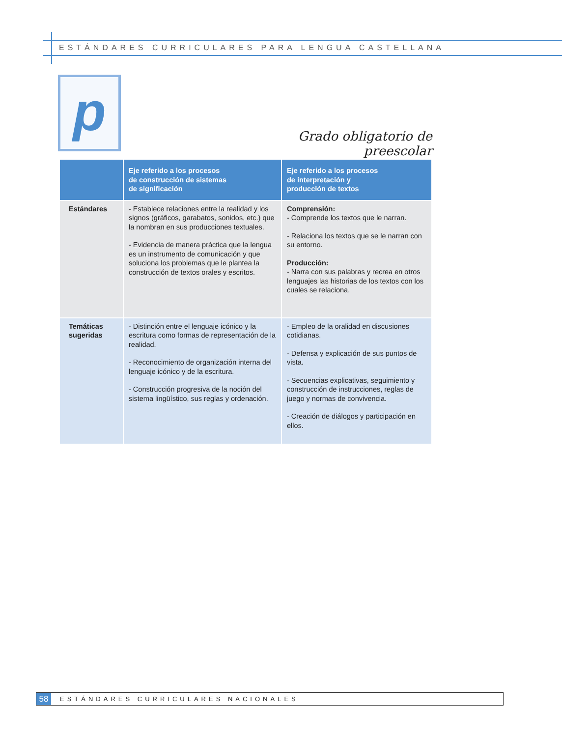ESTÁNDARES CURRICULARES PARA LENGUA CASTELLANA
p
Grado obligatorio de preescolar
| | Eje referido a los procesos de construcción de sistemas de significación | Eje referido a los procesos de interpretación y producción de textos |
| --- | --- | --- |
| Estándares | - Establece relaciones entre la realidad y los signos (gráficos, garabatos, sonidos, etc.) que la nombran en sus producciones textuales. - Evidencia de manera práctica que la lengua es un instrumento de comunicación y que soluciona los problemas que le plantea la construcción de textos orales y escritos. | Comprensión: - Comprende los textos que le narran. - Relaciona los textos que se le narran con su entorno. Producción: - Narra con sus palabras y recrea en otros lenguajes las historias de los textos con los cuales se relaciona. |
| Temáticas sugeridas | - Distinción entre el lenguaje icónico y la escritura como formas de representación de la realidad. - Reconocimiento de organización interna del lenguaje icónico y de la escritura. - Construcción progresiva de la noción del sistema lingüístico, sus reglas y ordenación. | - Empleo de la oralidad en discusiones cotidianas. - Defensa y explicación de sus puntos de vista. - Secuencias explicativas, seguimiento y construcción de instrucciones, reglas de juego y normas de convivencia. - Creación de diálogos y participación en ellos. |
58 ESTÁNDARES CURRICULARES NACIONALES